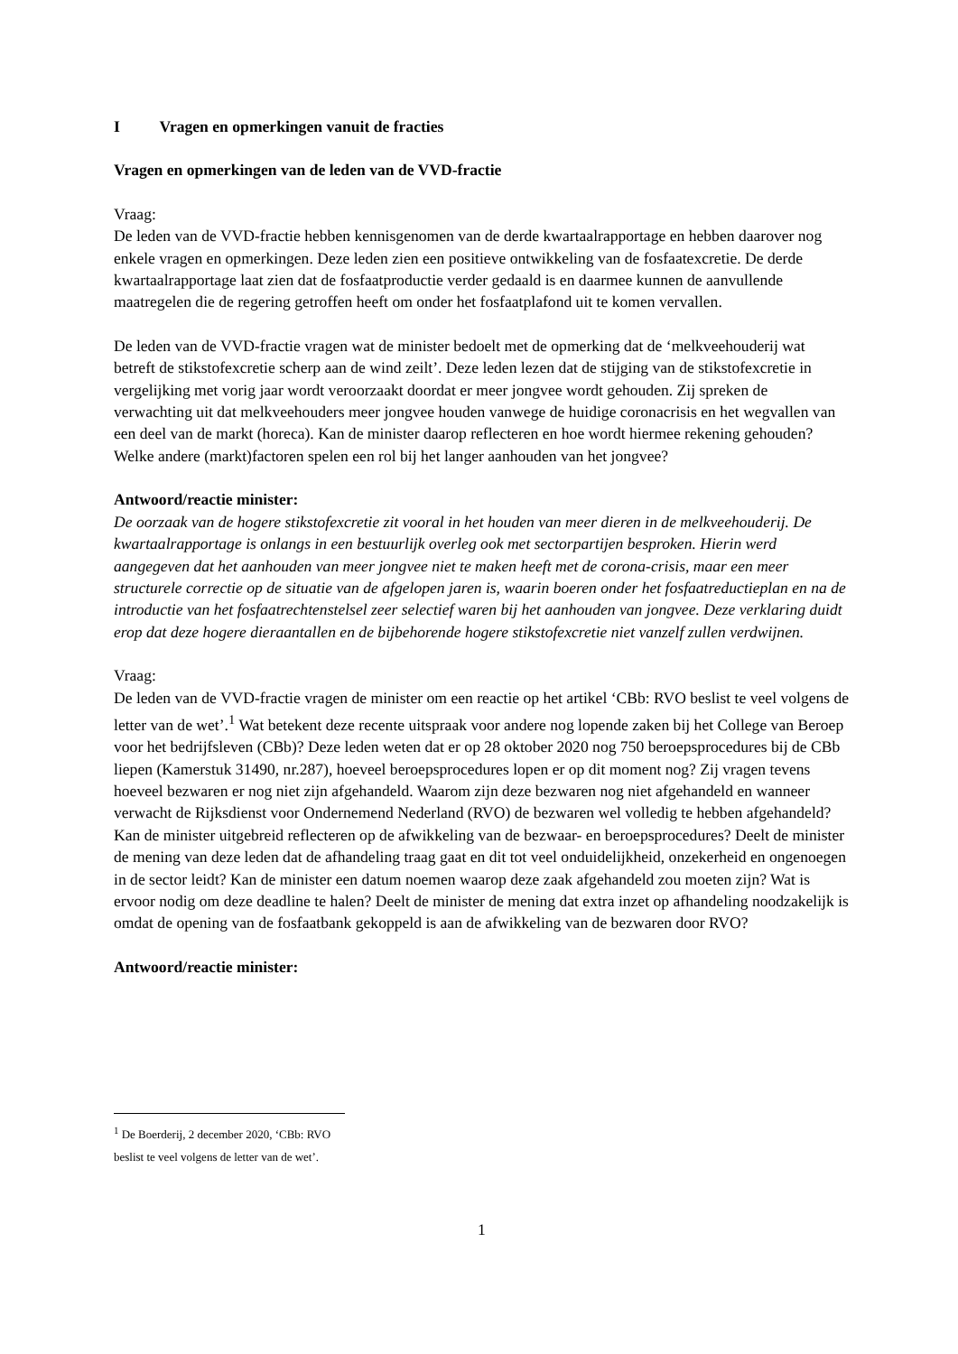I Vragen en opmerkingen vanuit de fracties
Vragen en opmerkingen van de leden van de VVD-fractie
Vraag:
De leden van de VVD-fractie hebben kennisgenomen van de derde kwartaalrapportage en hebben daarover nog enkele vragen en opmerkingen. Deze leden zien een positieve ontwikkeling van de fosfaatexcretie. De derde kwartaalrapportage laat zien dat de fosfaatproductie verder gedaald is en daarmee kunnen de aanvullende maatregelen die de regering getroffen heeft om onder het fosfaatplafond uit te komen vervallen.
De leden van de VVD-fractie vragen wat de minister bedoelt met de opmerking dat de ‘melkveehouderij wat betreft de stikstofexcretie scherp aan de wind zeilt’. Deze leden lezen dat de stijging van de stikstofexcretie in vergelijking met vorig jaar wordt veroorzaakt doordat er meer jongvee wordt gehouden. Zij spreken de verwachting uit dat melkveehouders meer jongvee houden vanwege de huidige coronacrisis en het wegvallen van een deel van de markt (horeca). Kan de minister daarop reflecteren en hoe wordt hiermee rekening gehouden? Welke andere (markt)factoren spelen een rol bij het langer aanhouden van het jongvee?
Antwoord/reactie minister:
De oorzaak van de hogere stikstofexcretie zit vooral in het houden van meer dieren in de melkveehouderij. De kwartaalrapportage is onlangs in een bestuurlijk overleg ook met sectorpartijen besproken. Hierin werd aangegeven dat het aanhouden van meer jongvee niet te maken heeft met de corona-crisis, maar een meer structurele correctie op de situatie van de afgelopen jaren is, waarin boeren onder het fosfaatreductieplan en na de introductie van het fosfaatrechtenstelsel zeer selectief waren bij het aanhouden van jongvee. Deze verklaring duidt erop dat deze hogere dieraantallen en de bijbehorende hogere stikstofexcretie niet vanzelf zullen verdwijnen.
Vraag:
De leden van de VVD-fractie vragen de minister om een reactie op het artikel ‘CBb: RVO beslist te veel volgens de letter van de wet’.<sup>1</sup> Wat betekent deze recente uitspraak voor andere nog lopende zaken bij het College van Beroep voor het bedrijfsleven (CBb)? Deze leden weten dat er op 28 oktober 2020 nog 750 beroepsprocedures bij de CBb liepen (Kamerstuk 31490, nr.287), hoeveel beroepsprocedures lopen er op dit moment nog? Zij vragen tevens hoeveel bezwaren er nog niet zijn afgehandeld. Waarom zijn deze bezwaren nog niet afgehandeld en wanneer verwacht de Rijksdienst voor Ondernemend Nederland (RVO) de bezwaren wel volledig te hebben afgehandeld? Kan de minister uitgebreid reflecteren op de afwikkeling van de bezwaar- en beroepsprocedures? Deelt de minister de mening van deze leden dat de afhandeling traag gaat en dit tot veel onduidelijkheid, onzekerheid en ongenoegen in de sector leidt? Kan de minister een datum noemen waarop deze zaak afgehandeld zou moeten zijn? Wat is ervoor nodig om deze deadline te halen? Deelt de minister de mening dat extra inzet op afhandeling noodzakelijk is omdat de opening van de fosfaatbank gekoppeld is aan de afwikkeling van de bezwaren door RVO?
Antwoord/reactie minister:
<sup>1</sup> De Boerderij, 2 december 2020, ‘CBb: RVO beslist te veel volgens de letter van de wet’.
1